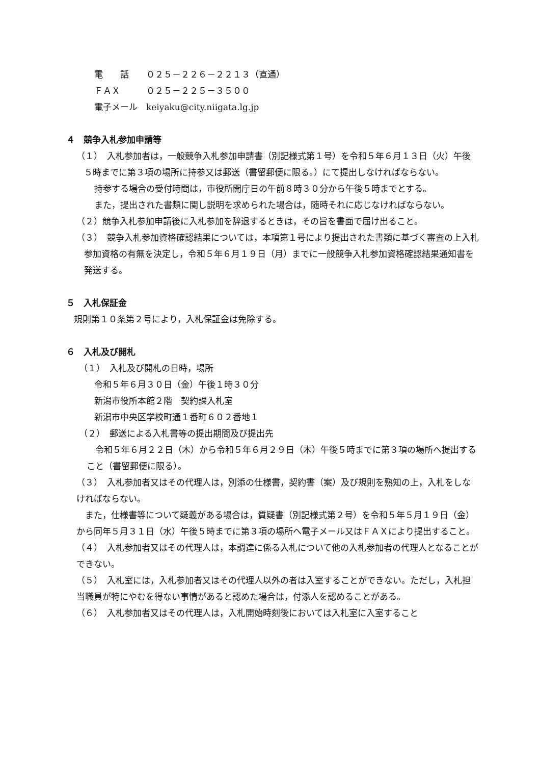電　　話　　０２５－２２６－２２１３（直通）
ＦＡＸ　　　０２５－２２５－３５００
電子メール　keiyaku@city.niigata.lg.jp
４　競争入札参加申請等
（１）　入札参加者は，一般競争入札参加申請書（別記様式第１号）を令和５年６月１３日（火）午後５時までに第３項の場所に持参又は郵送（書留郵便に限る。）にて提出しなければならない。
持参する場合の受付時間は，市役所開庁日の午前８時３０分から午後５時までとする。
また，提出された書類に関し説明を求められた場合は，随時それに応じなければならない。
（２）競争入札参加申請後に入札参加を辞退するときは，その旨を書面で届け出ること。
（３）　競争入札参加資格確認結果については，本項第１号により提出された書類に基づく審査の上入札参加資格の有無を決定し，令和５年６月１９日（月）までに一般競争入札参加資格確認結果通知書を発送する。
５　入札保証金
規則第１０条第２号により，入札保証金は免除する。
６　入札及び開札
（１）　入札及び開札の日時，場所
令和５年６月３０日（金）午後１時３０分
新潟市役所本館２階　契約課入札室
新潟市中央区学校町通１番町６０２番地１
（２）　郵送による入札書等の提出期間及び提出先
令和５年６月２２日（木）から令和５年６月２９日（木）午後５時までに第３項の場所へ提出すること（書留郵便に限る）。
（３）　入札参加者又はその代理人は，別添の仕様書，契約書（案）及び規則を熟知の上，入札をしなければならない。
また，仕様書等について疑義がある場合は，質疑書（別記様式第２号）を令和５年５月１９日（金）から同年５月３１日（水）午後５時までに第３項の場所へ電子メール又はＦＡＸにより提出すること。
（４）　入札参加者又はその代理人は，本調達に係る入札について他の入札参加者の代理人となることができない。
（５）　入札室には，入札参加者又はその代理人以外の者は入室することができない。ただし，入札担当職員が特にやむを得ない事情があると認めた場合は，付添人を認めることがある。
（６）　入札参加者又はその代理人は，入札開始時刻後においては入札室に入室すること